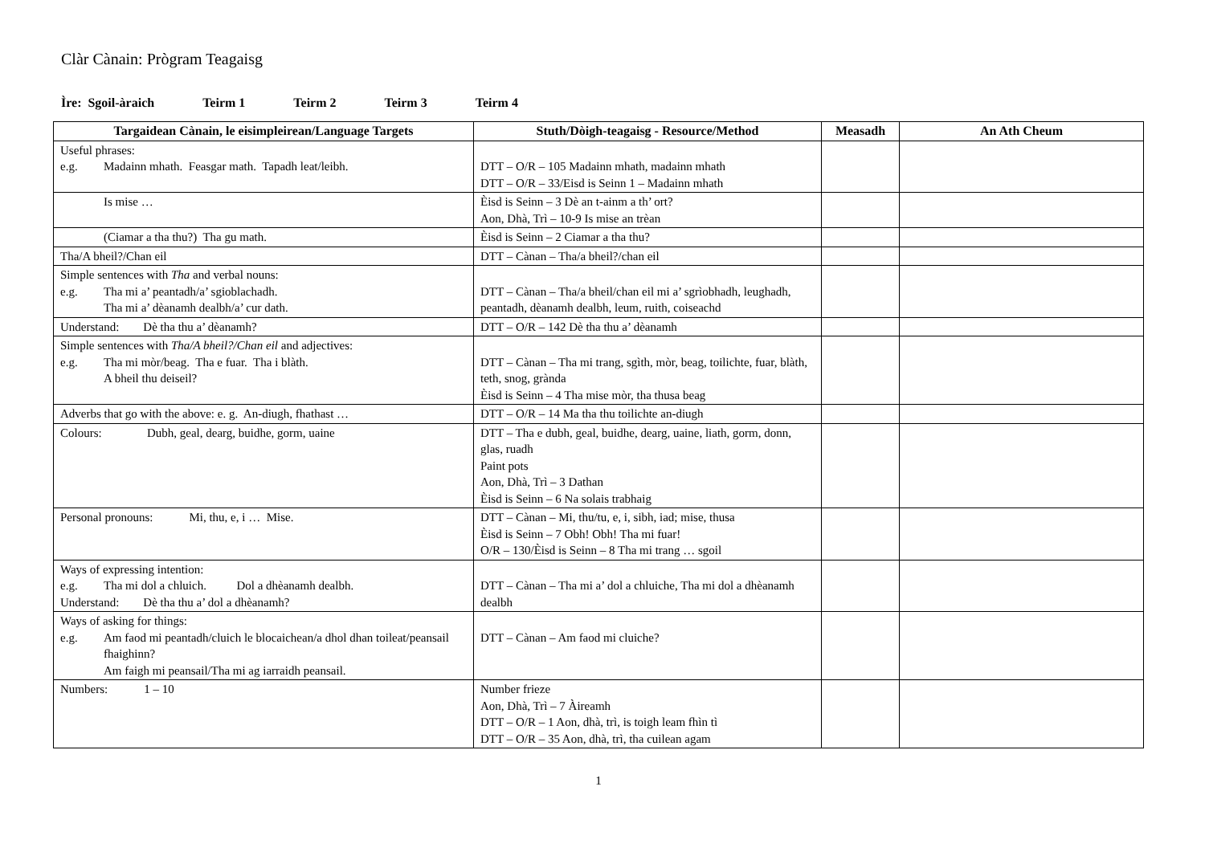Clàr Cànain: Prògram Teagaisg
Ìre: Sgoil-àraich Teirm 1 Teirm 2 Teirm 3 Teirm 4
| Targaidean Cànain, le eisimpleirean/Language Targets | Stuth/Dòigh-teagaisg - Resource/Method | Measadh | An Ath Cheum |
| --- | --- | --- | --- |
| Useful phrases: e.g. Madainn mhath. Feasgar math. Tapadh leat/leibh. | DTT – O/R – 105 Madainn mhath, madainn mhath DTT – O/R – 33/Eisd is Seinn 1 – Madainn mhath | | |
| Is mise … | Èisd is Seinn – 3 Dè an t-ainm a th’ ort? Aon, Dhà, Trì – 10-9 Is mise an trèan | | |
| (Ciamar a tha thu?) Tha gu math. | Èisd is Seinn – 2 Ciamar a tha thu? | | |
| Tha/A bheil?/Chan eil | DTT – Cànan – Tha/a bheil?/chan eil | | |
| Simple sentences with Tha and verbal nouns: e.g. Tha mi a’ peantadh/a’ sgioblachadh. Tha mi a’ dèanamh dealbh/a’ cur dath. | DTT – Cànan – Tha/a bheil/chan eil mi a’ sgrìobhadh, leughadh, peantadh, dèanamh dealbh, leum, ruith, coiseachd | | |
| Understand: Dè tha thu a’ dèanamh? | DTT – O/R – 142 Dè tha thu a’ dèanamh | | |
| Simple sentences with Tha/A bheil?/Chan eil and adjectives: e.g. Tha mi mòr/beag. Tha e fuar. Tha i blàth. A bheil thu deiseil? | DTT – Cànan – Tha mi trang, sgìth, mòr, beag, toilichte, fuar, blàth, teth, snog, grànda Èisd is Seinn – 4 Tha mise mòr, tha thusa beag | | |
| Adverbs that go with the above: e. g. An-diugh, fhathast … | DTT – O/R – 14 Ma tha thu toilichte an-diugh | | |
| Colours: Dubh, geal, dearg, buidhe, gorm, uaine | DTT – Tha e dubh, geal, buidhe, dearg, uaine, liath, gorm, donn, glas, ruadh Paint pots Aon, Dhà, Trì – 3 Dathan Èisd is Seinn – 6 Na solais trabhaig | | |
| Personal pronouns: Mi, thu, e, i … Mise. | DTT – Cànan – Mi, thu/tu, e, i, sibh, iad; mise, thusa Èisd is Seinn – 7 Obh! Obh! Tha mi fuar! O/R – 130/Èisd is Seinn – 8 Tha mi trang … sgoil | | |
| Ways of expressing intention: e.g. Tha mi dol a chluich. Dol a dhèanamh dealbh. Understand: Dè tha thu a’ dol a dhèanamh? | DTT – Cànan – Tha mi a’ dol a chluiche, Tha mi dol a dhèanamh dealbh | | |
| Ways of asking for things: e.g. Am faod mi peantadh/cluich le blocaichean/a dhol dhan toileat/peansail fhaighinn? Am faigh mi peansail/Tha mi ag iarraidh peansail. | DTT – Cànan – Am faod mi cluiche? | | |
| Numbers: 1 – 10 | Number frieze Aon, Dhà, Trì – 7 Àireamh DTT – O/R – 1 Aon, dhà, trì, is toigh leam fhìn tì DTT – O/R – 35 Aon, dhà, trì, tha cuilean agam | | |
1